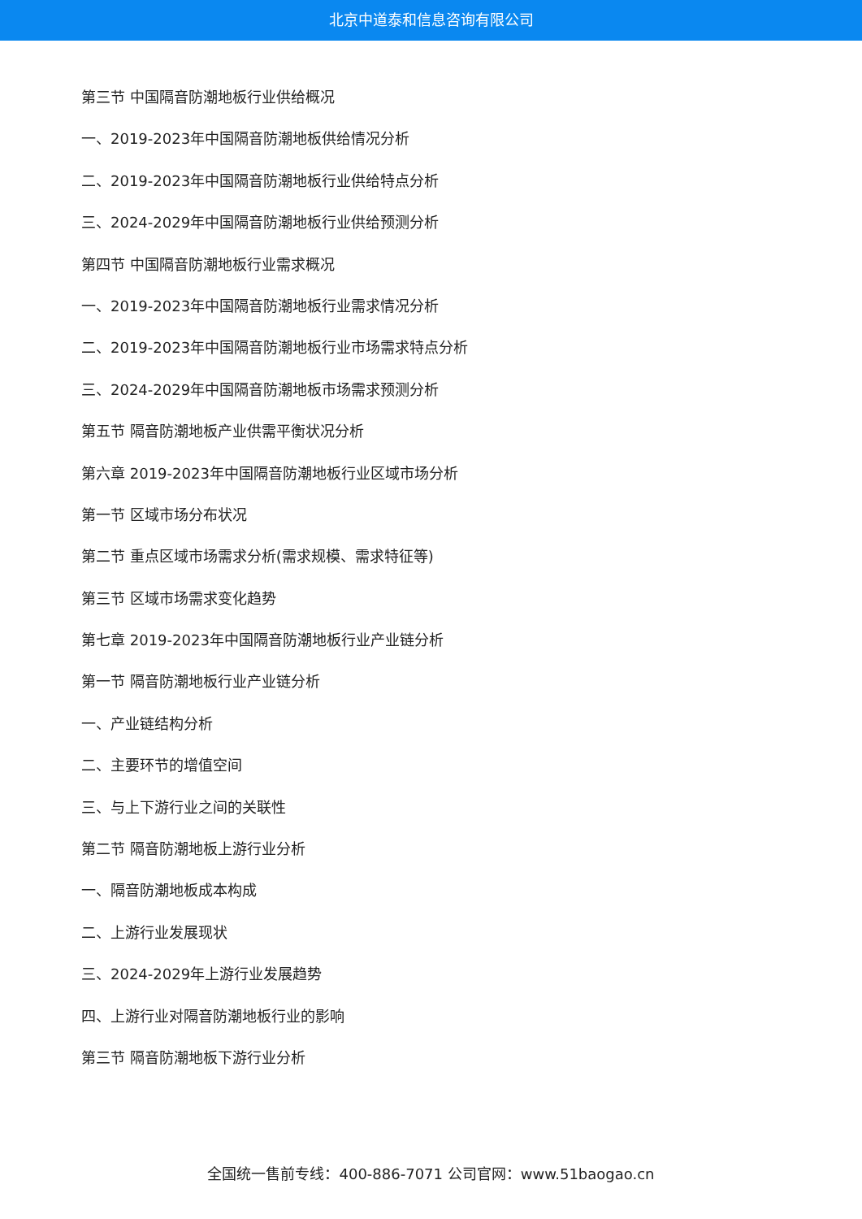北京中道泰和信息咨询有限公司
第三节 中国隔音防潮地板行业供给概况
一、2019-2023年中国隔音防潮地板供给情况分析
二、2019-2023年中国隔音防潮地板行业供给特点分析
三、2024-2029年中国隔音防潮地板行业供给预测分析
第四节 中国隔音防潮地板行业需求概况
一、2019-2023年中国隔音防潮地板行业需求情况分析
二、2019-2023年中国隔音防潮地板行业市场需求特点分析
三、2024-2029年中国隔音防潮地板市场需求预测分析
第五节 隔音防潮地板产业供需平衡状况分析
第六章 2019-2023年中国隔音防潮地板行业区域市场分析
第一节 区域市场分布状况
第二节 重点区域市场需求分析(需求规模、需求特征等)
第三节 区域市场需求变化趋势
第七章 2019-2023年中国隔音防潮地板行业产业链分析
第一节 隔音防潮地板行业产业链分析
一、产业链结构分析
二、主要环节的增值空间
三、与上下游行业之间的关联性
第二节 隔音防潮地板上游行业分析
一、隔音防潮地板成本构成
二、上游行业发展现状
三、2024-2029年上游行业发展趋势
四、上游行业对隔音防潮地板行业的影响
第三节 隔音防潮地板下游行业分析
全国统一售前专线：400-886-7071 公司官网：www.51baogao.cn